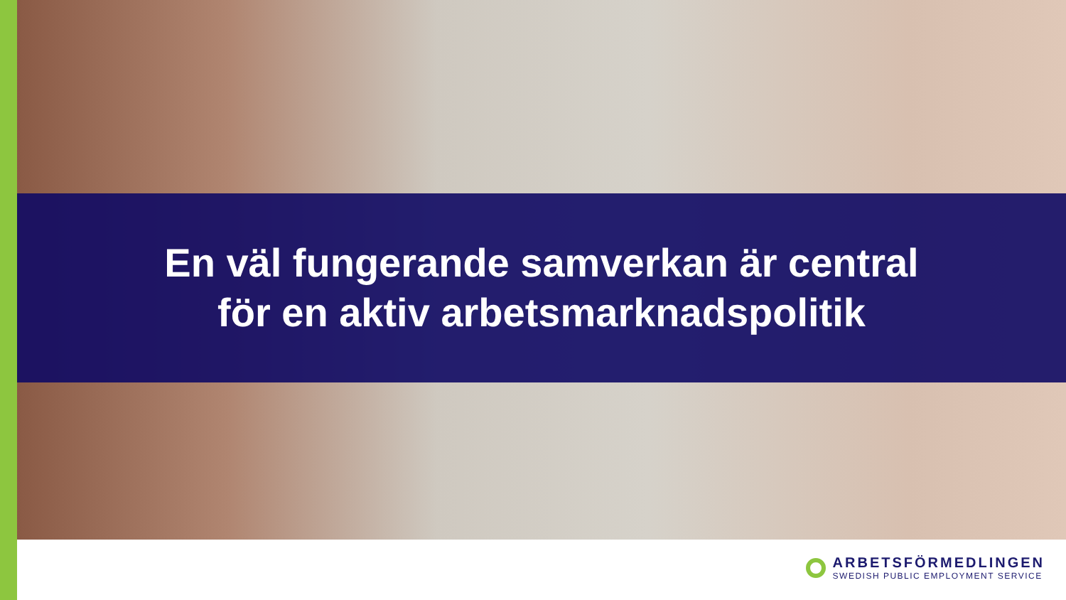En väl fungerande samverkan är central
för en aktiv arbetsmarknadspolitik
ARBETSFÖRMEDLINGEN
SWEDISH PUBLIC EMPLOYMENT SERVICE